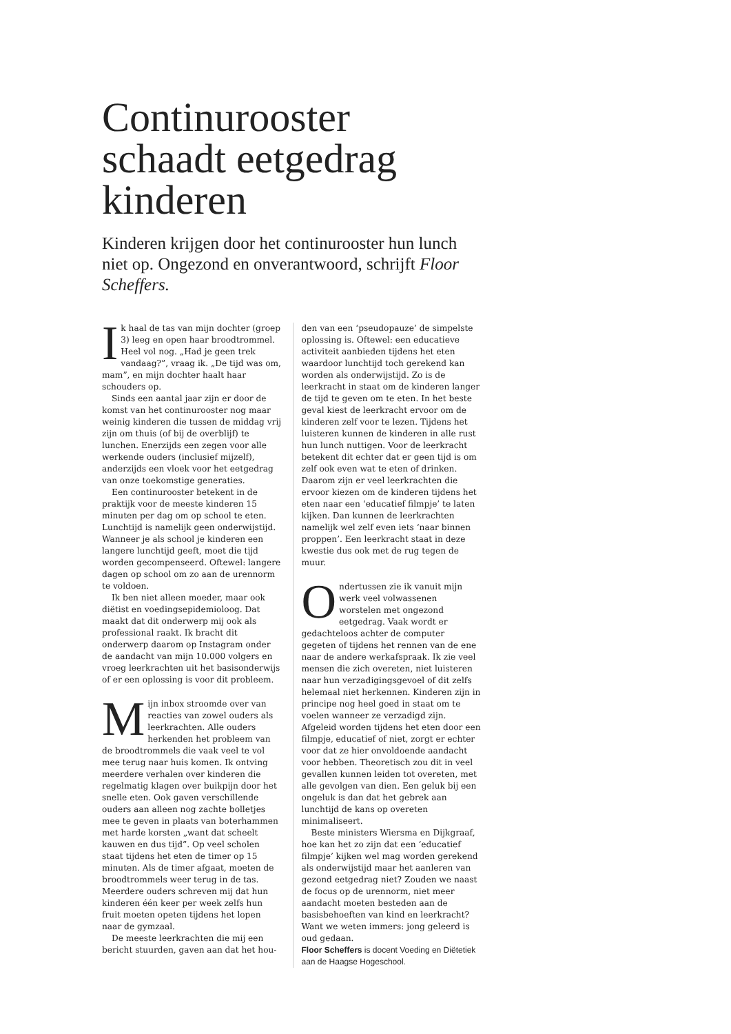Continurooster schaadt eetgedrag kinderen
Kinderen krijgen door het continurooster hun lunch niet op. Ongezond en onverantwoord, schrijft Floor Scheffers.
Ik haal de tas van mijn dochter (groep 3) leeg en open haar broodtrommel. Heel vol nog. „Had je geen trek vandaag?”, vraag ik. „De tijd was om, mam”, en mijn dochter haalt haar schouders op.
Sinds een aantal jaar zijn er door de komst van het continurooster nog maar weinig kinderen die tussen de middag vrij zijn om thuis (of bij de overblijf) te lunchen. Enerzijds een zegen voor alle werkende ouders (inclusief mijzelf), anderzijds een vloek voor het eetgedrag van onze toekomstige generaties.
Een continurooster betekent in de praktijk voor de meeste kinderen 15 minuten per dag om op school te eten. Lunchtijd is namelijk geen onderwijstijd. Wanneer je als school je kinderen een langere lunchtijd geeft, moet die tijd worden gecompenseerd. Oftewel: langere dagen op school om zo aan de urennorm te voldoen.
Ik ben niet alleen moeder, maar ook diëtist en voedingsepidemioloog. Dat maakt dat dit onderwerp mij ook als professional raakt. Ik bracht dit onderwerp daarom op Instagram onder de aandacht van mijn 10.000 volgers en vroeg leerkrachten uit het basisonderwijs of er een oplossing is voor dit probleem.
Mijn inbox stroomde over van reacties van zowel ouders als leerkrachten. Alle ouders herkenden het probleem van de broodtrommels die vaak veel te vol mee terug naar huis komen. Ik ontving meerdere verhalen over kinderen die regelmatig klagen over buikpijn door het snelle eten. Ook gaven verschillende ouders aan alleen nog zachte bolletjes mee te geven in plaats van boterhammen met harde korsten „want dat scheelt kauwen en dus tijd”. Op veel scholen staat tijdens het eten de timer op 15 minuten. Als de timer afgaat, moeten de broodtrommels weer terug in de tas. Meerdere ouders schreven mij dat hun kinderen één keer per week zelfs hun fruit moeten opeten tijdens het lopen naar de gymzaal.
De meeste leerkrachten die mij een bericht stuurden, gaven aan dat het hou-
den van een ‘pseudopauze’ de simpelste oplossing is. Oftewel: een educatieve activiteit aanbieden tijdens het eten waardoor lunchtijd toch gerekend kan worden als onderwijstijd. Zo is de leerkracht in staat om de kinderen langer de tijd te geven om te eten. In het beste geval kiest de leerkracht ervoor om de kinderen zelf voor te lezen. Tijdens het luisteren kunnen de kinderen in alle rust hun lunch nuttigen. Voor de leerkracht betekent dit echter dat er geen tijd is om zelf ook even wat te eten of drinken. Daarom zijn er veel leerkrachten die ervoor kiezen om de kinderen tijdens het eten naar een ‘educatief filmpje’ te laten kijken. Dan kunnen de leerkrachten namelijk wel zelf even iets ‘naar binnen proppen’. Een leerkracht staat in deze kwestie dus ook met de rug tegen de muur.
Ondertussen zie ik vanuit mijn werk veel volwassenen worstelen met ongezond eetgedrag. Vaak wordt er gedachteloos achter de computer gegeten of tijdens het rennen van de ene naar de andere werkafspraak. Ik zie veel mensen die zich overeten, niet luisteren naar hun verzadigingsgevoel of dit zelfs helemaal niet herkennen. Kinderen zijn in principe nog heel goed in staat om te voelen wanneer ze verzadigd zijn. Afgeleid worden tijdens het eten door een filmpje, educatief of niet, zorgt er echter voor dat ze hier onvoldoende aandacht voor hebben. Theoretisch zou dit in veel gevallen kunnen leiden tot overeten, met alle gevolgen van dien. Een geluk bij een ongeluk is dan dat het gebrek aan lunchtijd de kans op overeten minimaliseert.
Beste ministers Wiersma en Dijkgraaf, hoe kan het zo zijn dat een ‘educatief filmpje’ kijken wel mag worden gerekend als onderwijstijd maar het aanleren van gezond eetgedrag niet? Zouden we naast de focus op de urennorm, niet meer aandacht moeten besteden aan de basisbehoeften van kind en leerkracht? Want we weten immers: jong geleerd is oud gedaan.
Floor Scheffers is docent Voeding en Diëtetiek aan de Haagse Hogeschool.